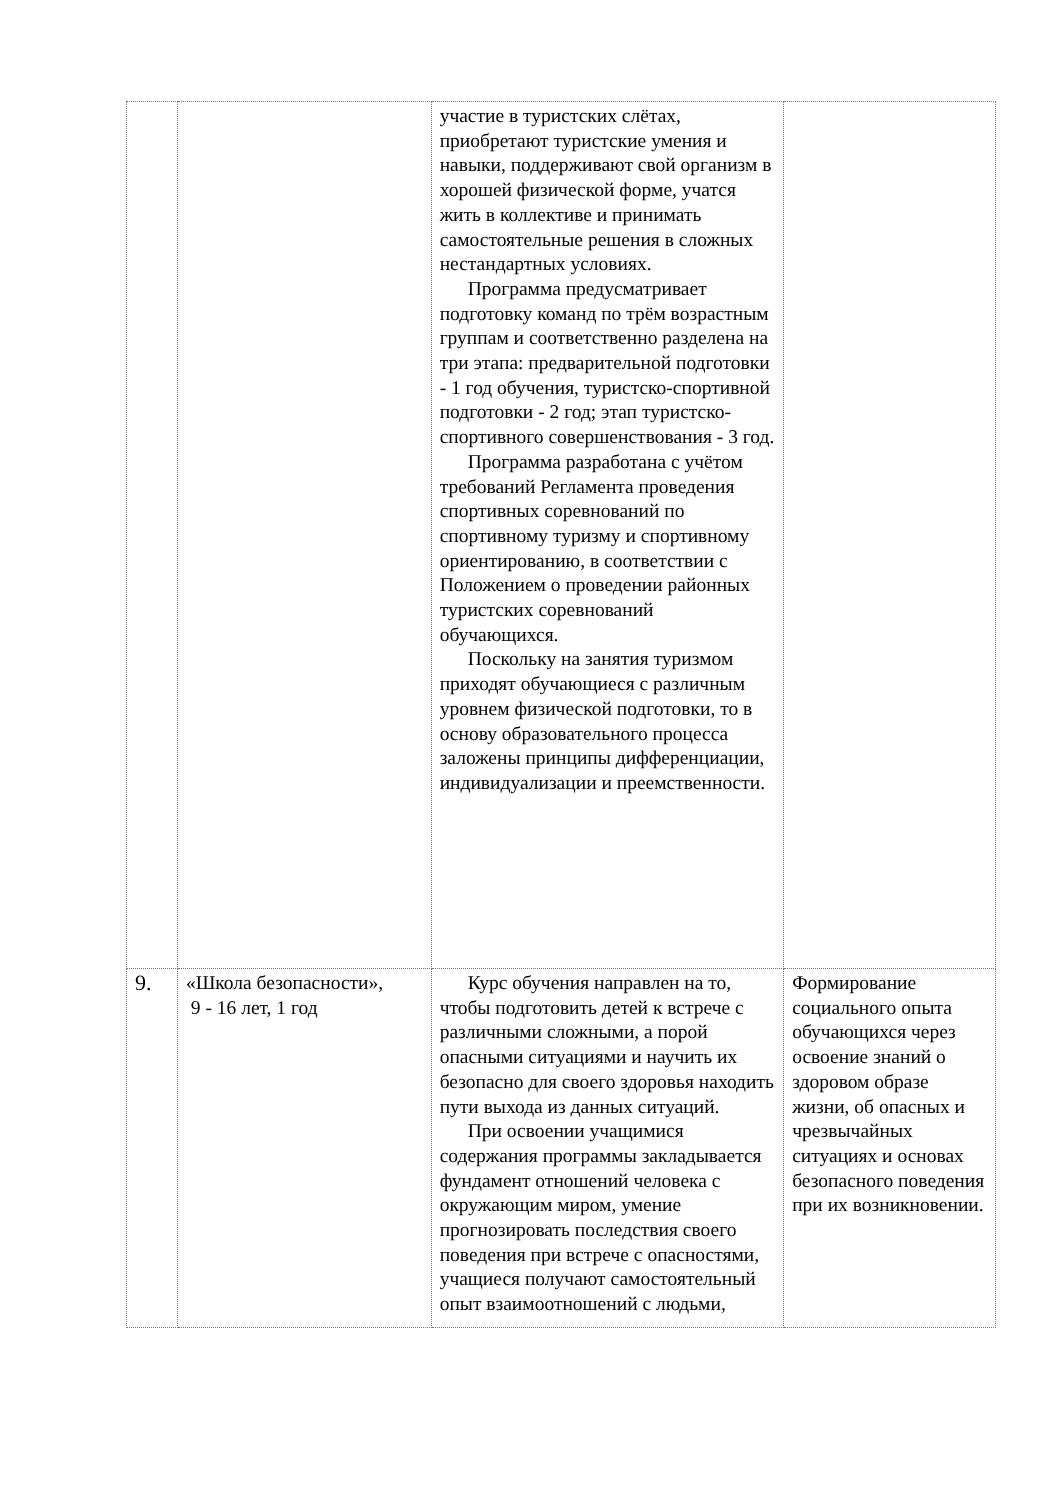| | | участие в туристских слётах, приобретают туристские умения и навыки, поддерживают свой организм в хорошей физической форме, учатся жить в коллективе и принимать самостоятельные решения в сложных нестандартных условиях. Программа предусматривает подготовку команд по трём возрастным группам и соответственно разделена на три этапа: предварительной подготовки - 1 год обучения, туристско-спортивной подготовки - 2 год; этап туристско-спортивного совершенствования - 3 год. Программа разработана с учётом требований Регламента проведения спортивных соревнований по спортивному туризму и спортивному ориентированию, в соответствии с Положением о проведении районных туристских соревнований обучающихся. Поскольку на занятия туризмом приходят обучающиеся с различным уровнем физической подготовки, то в основу образовательного процесса заложены принципы дифференциации, индивидуализации и преемственности. | |
| 9. | «Школа безопасности», 9 - 16 лет, 1 год | Курс обучения направлен на то, чтобы подготовить детей к встрече с различными сложными, а порой опасными ситуациями и научить их безопасно для своего здоровья находить пути выхода из данных ситуаций. При освоении учащимися содержания программы закладывается фундамент отношений человека с окружающим миром, умение прогнозировать последствия своего поведения при встрече с опасностями, учащиеся получают самостоятельный опыт взаимоотношений с людьми, | Формирование социального опыта обучающихся через освоение знаний о здоровом образе жизни, об опасных и чрезвычайных ситуациях и основах безопасного поведения при их возникновении. |